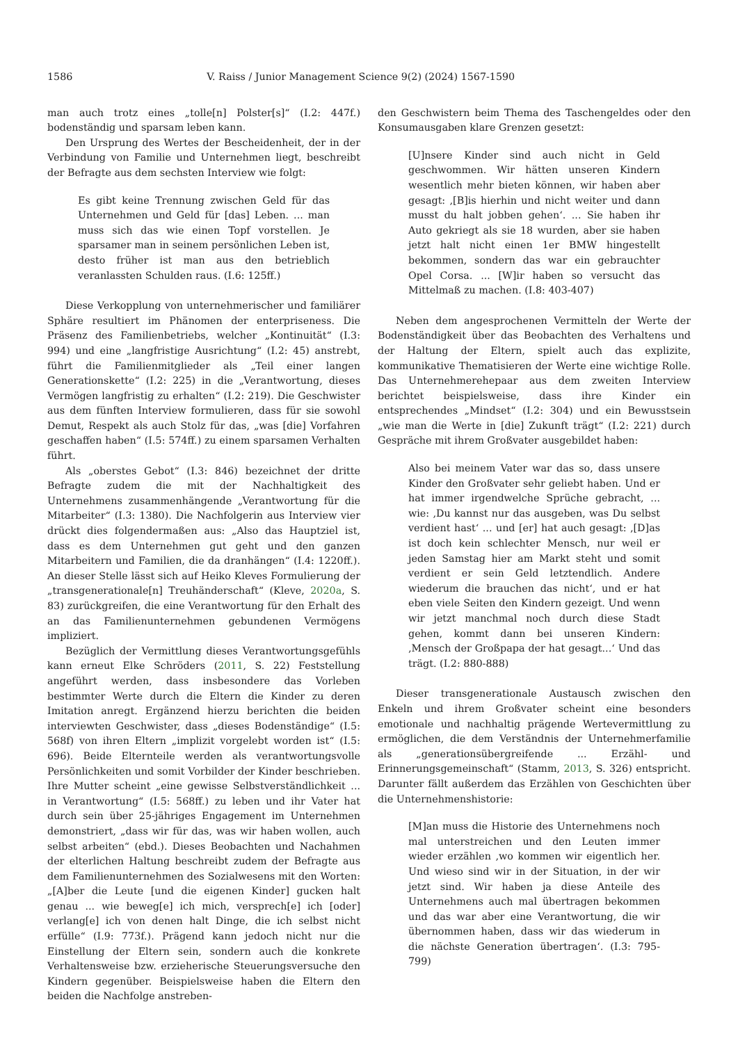1586 V. Raiss / Junior Management Science 9(2) (2024) 1567-1590
man auch trotz eines „tolle[n] Polster[s]“ (I.2: 447f.) bodenständig und sparsam leben kann.
Den Ursprung des Wertes der Bescheidenheit, der in der Verbindung von Familie und Unternehmen liegt, beschreibt der Befragte aus dem sechsten Interview wie folgt:
Es gibt keine Trennung zwischen Geld für das Unternehmen und Geld für [das] Leben. ... man muss sich das wie einen Topf vorstellen. Je sparsamer man in seinem persönlichen Leben ist, desto früher ist man aus den betrieblich veranlassten Schulden raus. (I.6: 125ff.)
Diese Verkopplung von unternehmerischer und familiärer Sphäre resultiert im Phänomen der enterpriseness. Die Präsenz des Familienbetriebs, welcher „Kontinuität“ (I.3: 994) und eine „langfristige Ausrichtung“ (I.2: 45) anstrebt, führt die Familienmitglieder als „Teil einer langen Generationskette“ (I.2: 225) in die „Verantwortung, dieses Vermögen langfristig zu erhalten“ (I.2: 219). Die Geschwister aus dem fünften Interview formulieren, dass für sie sowohl Demut, Respekt als auch Stolz für das, „was [die] Vorfahren geschaffen haben“ (I.5: 574ff.) zu einem sparsamen Verhalten führt.
Als „oberstes Gebot“ (I.3: 846) bezeichnet der dritte Befragte zudem die mit der Nachhaltigkeit des Unternehmens zusammenhängende „Verantwortung für die Mitarbeiter“ (I.3: 1380). Die Nachfolgerin aus Interview vier drückt dies folgendermaßen aus: „Also das Hauptziel ist, dass es dem Unternehmen gut geht und den ganzen Mitarbeitern und Familien, die da dranhängen“ (I.4: 1220ff.). An dieser Stelle lässt sich auf Heiko Kleves Formulierung der „transgenerationale[n] Treuhänderschaft“ (Kleve, 2020a, S. 83) zurückgreifen, die eine Verantwortung für den Erhalt des an das Familienunternehmen gebundenen Vermögens impliziert.
Bezüglich der Vermittlung dieses Verantwortungsgefühls kann erneut Elke Schröders (2011, S. 22) Feststellung angeführt werden, dass insbesondere das Vorleben bestimmter Werte durch die Eltern die Kinder zu deren Imitation anregt. Ergänzend hierzu berichten die beiden interviewten Geschwister, dass „dieses Bodenständige“ (I.5: 568f) von ihren Eltern „implizit vorgelebt worden ist“ (I.5: 696). Beide Elternteile werden als verantwortungsvolle Persönlichkeiten und somit Vorbilder der Kinder beschrieben. Ihre Mutter scheint „eine gewisse Selbstverständlichkeit ... in Verantwortung“ (I.5: 568ff.) zu leben und ihr Vater hat durch sein über 25-jähriges Engagement im Unternehmen demonstriert, „dass wir für das, was wir haben wollen, auch selbst arbeiten“ (ebd.). Dieses Beobachten und Nachahmen der elterlichen Haltung beschreibt zudem der Befragte aus dem Familienunternehmen des Sozialwesens mit den Worten: „[A]ber die Leute [und die eigenen Kinder] gucken halt genau ... wie beweg[e] ich mich, versprech[e] ich [oder] verlang[e] ich von denen halt Dinge, die ich selbst nicht erfülle“ (I.9: 773f.). Prägend kann jedoch nicht nur die Einstellung der Eltern sein, sondern auch die konkrete Verhaltensweise bzw. erzieherische Steuerungsversuche den Kindern gegenüber. Beispielsweise haben die Eltern den beiden die Nachfolge anstreben-
den Geschwistern beim Thema des Taschengeldes oder den Konsumausgaben klare Grenzen gesetzt:
[U]nsere Kinder sind auch nicht in Geld geschwommen. Wir hätten unseren Kindern wesentlich mehr bieten können, wir haben aber gesagt: ‚[B]is hierhin und nicht weiter und dann musst du halt jobben gehen‘. ... Sie haben ihr Auto gekriegt als sie 18 wurden, aber sie haben jetzt halt nicht einen 1er BMW hingestellt bekommen, sondern das war ein gebrauchter Opel Corsa. ... [W]ir haben so versucht das Mittelmaß zu machen. (I.8: 403-407)
Neben dem angesprochenen Vermitteln der Werte der Bodenständigkeit über das Beobachten des Verhaltens und der Haltung der Eltern, spielt auch das explizite, kommunikative Thematisieren der Werte eine wichtige Rolle. Das Unternehmerehepaar aus dem zweiten Interview berichtet beispielsweise, dass ihre Kinder ein entsprechendes „Mindset“ (I.2: 304) und ein Bewusstsein „wie man die Werte in [die] Zukunft trägt“ (I.2: 221) durch Gespräche mit ihrem Großvater ausgebildet haben:
Also bei meinem Vater war das so, dass unsere Kinder den Großvater sehr geliebt haben. Und er hat immer irgendwelche Sprüche gebracht, ... wie: ‚Du kannst nur das ausgeben, was Du selbst verdient hast‘ ... und [er] hat auch gesagt: ‚[D]as ist doch kein schlechter Mensch, nur weil er jeden Samstag hier am Markt steht und somit verdient er sein Geld letztendlich. Andere wiederum die brauchen das nicht‘, und er hat eben viele Seiten den Kindern gezeigt. Und wenn wir jetzt manchmal noch durch diese Stadt gehen, kommt dann bei unseren Kindern: ‚Mensch der Großpapa der hat gesagt...‘ Und das trägt. (I.2: 880-888)
Dieser transgenerationale Austausch zwischen den Enkeln und ihrem Großvater scheint eine besonders emotionale und nachhaltig prägende Wertevermittlung zu ermöglichen, die dem Verständnis der Unternehmerfamilie als „generationsübergreifende ... Erzähl- und Erinnerungsgemeinschaft“ (Stamm, 2013, S. 326) entspricht. Darunter fällt außerdem das Erzählen von Geschichten über die Unternehmenshistorie:
[M]an muss die Historie des Unternehmens noch mal unterstreichen und den Leuten immer wieder erzählen ‚wo kommen wir eigentlich her. Und wieso sind wir in der Situation, in der wir jetzt sind. Wir haben ja diese Anteile des Unternehmens auch mal übertragen bekommen und das war aber eine Verantwortung, die wir übernommen haben, dass wir das wiederum in die nächste Generation übertragen‘. (I.3: 795-799)